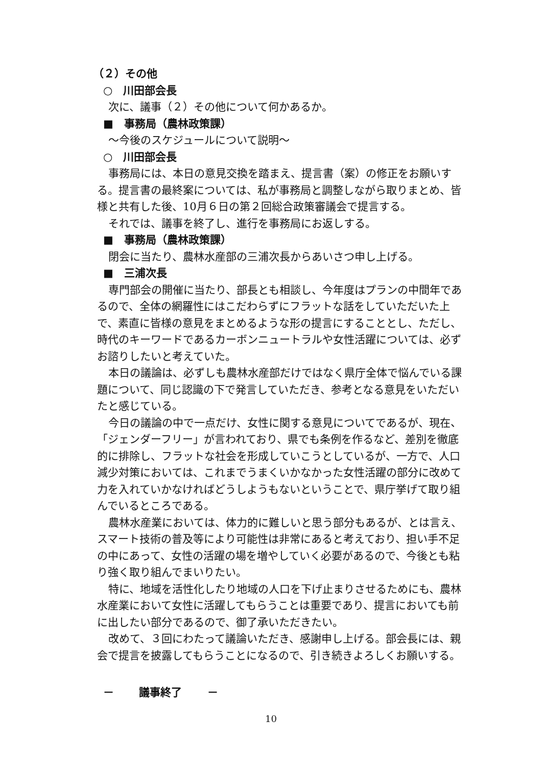（２）その他
○　川田部会長
次に、議事（２）その他について何かあるか。
■　事務局（農林政策課）
～今後のスケジュールについて説明～
○　川田部会長
事務局には、本日の意見交換を踏まえ、提言書（案）の修正をお願いする。提言書の最終案については、私が事務局と調整しながら取りまとめ、皆様と共有した後、10月６日の第２回総合政策審議会で提言する。
それでは、議事を終了し、進行を事務局にお返しする。
■　事務局（農林政策課）
閉会に当たり、農林水産部の三浦次長からあいさつ申し上げる。
■　三浦次長
専門部会の開催に当たり、部長とも相談し、今年度はプランの中間年であるので、全体の網羅性にはこだわらずにフラットな話をしていただいた上で、素直に皆様の意見をまとめるような形の提言にすることとし、ただし、時代のキーワードであるカーボンニュートラルや女性活躍については、必ずお諮りしたいと考えていた。
本日の議論は、必ずしも農林水産部だけではなく県庁全体で悩んでいる課題について、同じ認識の下で発言していただき、参考となる意見をいただいたと感じている。
今日の議論の中で一点だけ、女性に関する意見についてであるが、現在、「ジェンダーフリー」が言われており、県でも条例を作るなど、差別を徹底的に排除し、フラットな社会を形成していこうとしているが、一方で、人口減少対策においては、これまでうまくいかなかった女性活躍の部分に改めて力を入れていかなければどうしようもないということで、県庁挙げて取り組んでいるところである。
農林水産業においては、体力的に難しいと思う部分もあるが、とは言え、スマート技術の普及等により可能性は非常にあると考えており、担い手不足の中にあって、女性の活躍の場を増やしていく必要があるので、今後とも粘り強く取り組んでまいりたい。
特に、地域を活性化したり地域の人口を下げ止まりさせるためにも、農林水産業において女性に活躍してもらうことは重要であり、提言においても前に出したい部分であるので、御了承いただきたい。
改めて、３回にわたって議論いただき、感謝申し上げる。部会長には、親会で提言を披露してもらうことになるので、引き続きよろしくお願いする。
－　　 議事終了 　　－
10